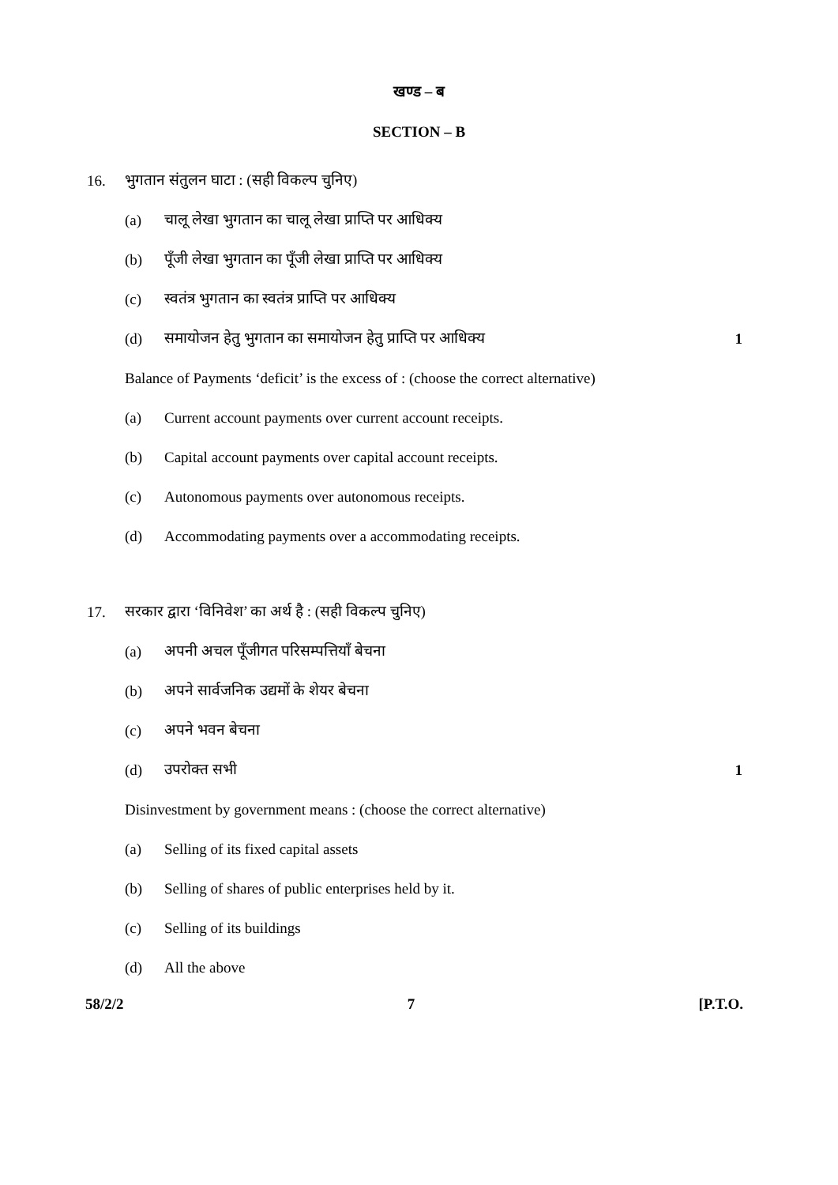खण्ड – ब
SECTION – B
16. भुगतान संतुलन घाटा : (सही विकल्प चुनिए)
(a) चालू लेखा भुगतान का चालू लेखा प्राप्ति पर आधिक्य
(b) पूँजी लेखा भुगतान का पूँजी लेखा प्राप्ति पर आधिक्य
(c) स्वतंत्र भुगतान का स्वतंत्र प्राप्ति पर आधिक्य
(d) समायोजन हेतु भुगतान का समायोजन हेतु प्राप्ति पर आधिक्य 1
Balance of Payments ‘deficit’ is the excess of : (choose the correct alternative)
(a) Current account payments over current account receipts.
(b) Capital account payments over capital account receipts.
(c) Autonomous payments over autonomous receipts.
(d) Accommodating payments over a accommodating receipts.
17. सरकार द्वारा ‘विनिवेश’ का अर्थ है : (सही विकल्प चुनिए)
(a) अपनी अचल पूँजीगत परिसम्पत्तियाँ बेचना
(b) अपने सार्वजनिक उद्यमों के शेयर बेचना
(c) अपने भवन बेचना
(d) उपरोक्त सभी 1
Disinvestment by government means : (choose the correct alternative)
(a) Selling of its fixed capital assets
(b) Selling of shares of public enterprises held by it.
(c) Selling of its buildings
(d) All the above
58/2/2 7 [P.T.O.